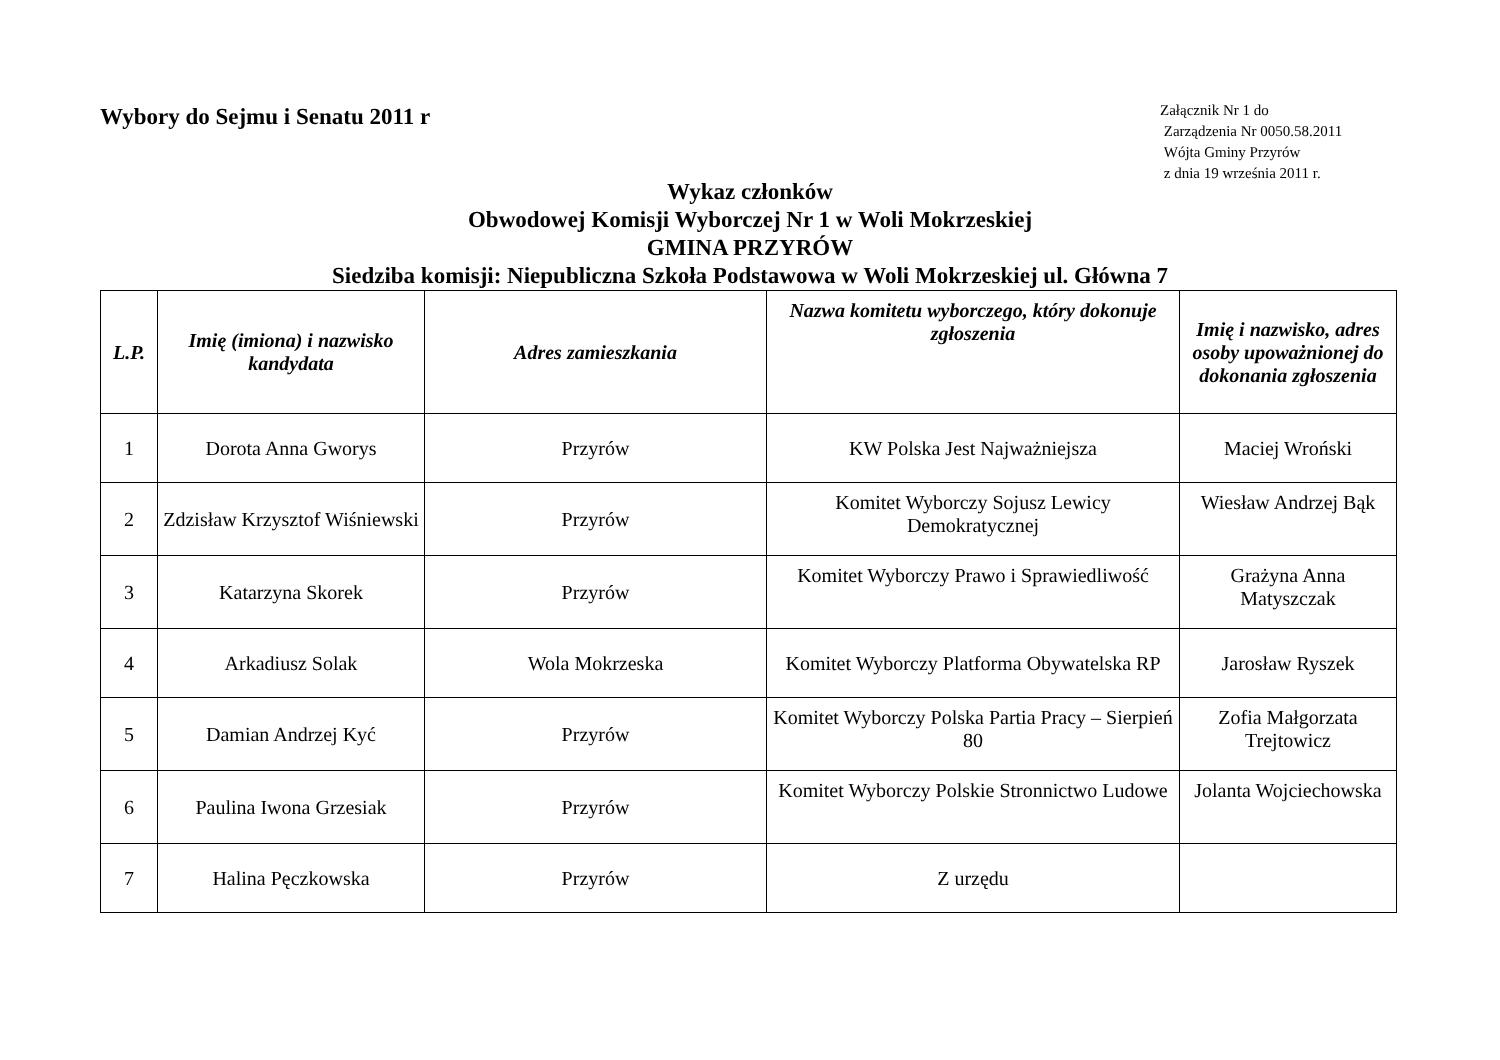Wybory do Sejmu i Senatu 2011 r
Załącznik Nr 1 do
Zarządzenia Nr 0050.58.2011
Wójta Gminy Przyrów
z dnia 19 września 2011 r.
Wykaz członków
Obwodowej Komisji Wyborczej Nr 1 w Woli Mokrzeskiej
GMINA PRZYRÓW
Siedziba komisji: Niepubliczna Szkoła Podstawowa w Woli Mokrzeskiej ul. Główna 7
| L.P. | Imię (imiona) i nazwisko kandydata | Adres zamieszkania | Nazwa komitetu wyborczego, który dokonuje zgłoszenia | Imię i nazwisko, adres osoby upoważnionej do dokonania zgłoszenia |
| --- | --- | --- | --- | --- |
| 1 | Dorota Anna Gworys | Przyrów | KW Polska Jest Najważniejsza | Maciej Wroński |
| 2 | Zdzisław Krzysztof Wiśniewski | Przyrów | Komitet Wyborczy Sojusz Lewicy Demokratycznej | Wiesław Andrzej Bąk |
| 3 | Katarzyna Skorek | Przyrów | Komitet Wyborczy Prawo i Sprawiedliwość | Grażyna Anna Matyszczak |
| 4 | Arkadiusz Solak | Wola Mokrzeska | Komitet Wyborczy Platforma Obywatelska RP | Jarosław Ryszek |
| 5 | Damian Andrzej Kyć | Przyrów | Komitet Wyborczy Polska Partia Pracy – Sierpień 80 | Zofia Małgorzata Trejtowicz |
| 6 | Paulina Iwona Grzesiak | Przyrów | Komitet Wyborczy Polskie Stronnictwo Ludowe | Jolanta Wojciechowska |
| 7 | Halina Pęczkowska | Przyrów | Z urzędu | |